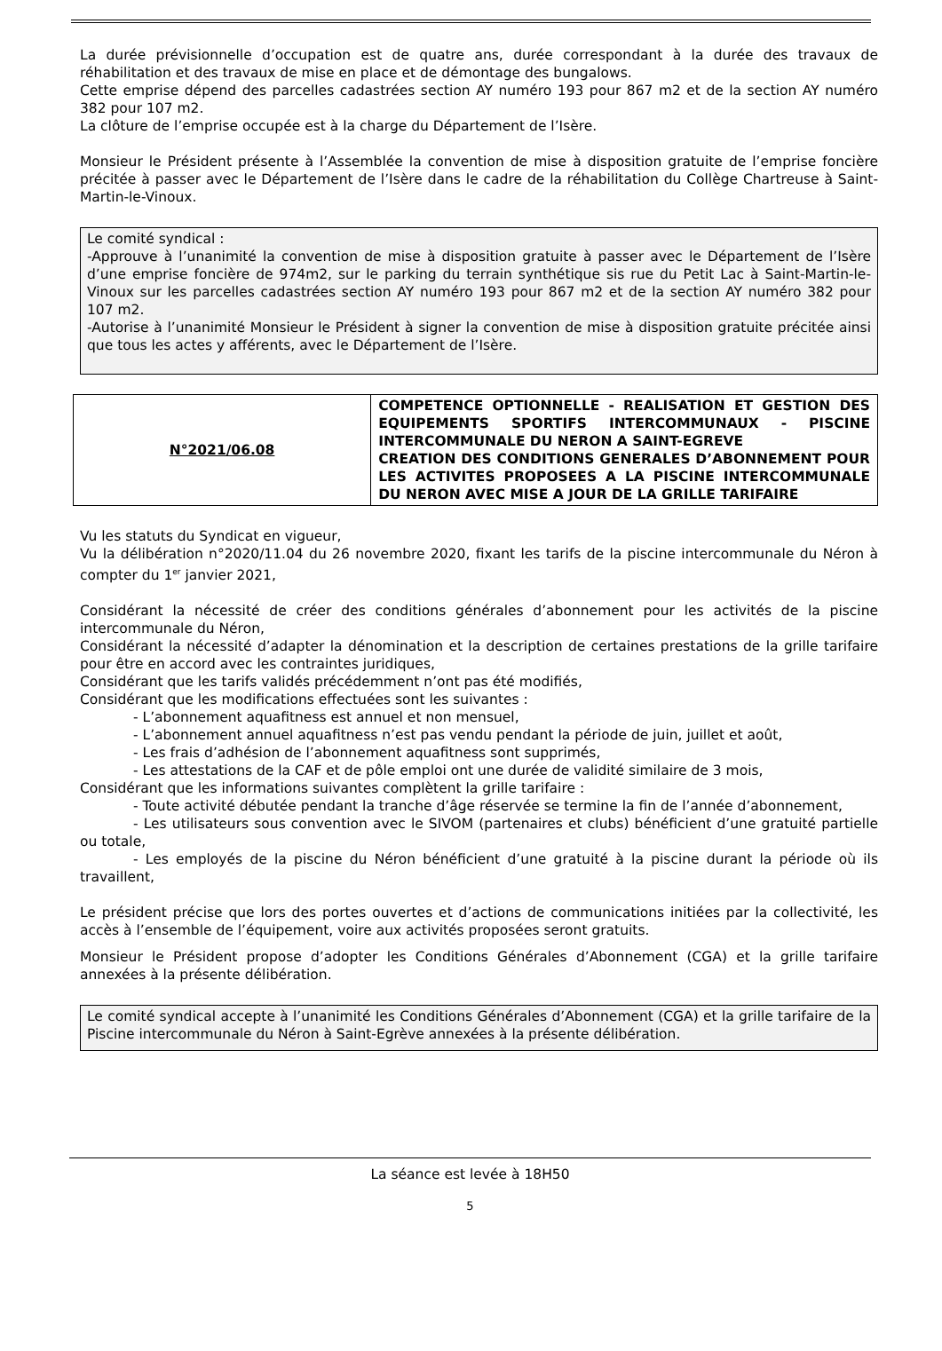La durée prévisionnelle d’occupation est de quatre ans, durée correspondant à la durée des travaux de réhabilitation et des travaux de mise en place et de démontage des bungalows.
Cette emprise dépend des parcelles cadastrées section AY numéro 193 pour 867 m2 et de la section AY numéro 382 pour 107 m2.
La clôture de l’emprise occupée est à la charge du Département de l’Isère.
Monsieur le Président présente à l’Assemblée la convention de mise à disposition gratuite de l’emprise foncière précitée à passer avec le Département de l’Isère dans le cadre de la réhabilitation du Collège Chartreuse à Saint-Martin-le-Vinoux.
Le comité syndical :
-Approuve à l’unanimité la convention de mise à disposition gratuite à passer avec le Département de l’Isère d’une emprise foncière de 974m2, sur le parking du terrain synthétique sis rue du Petit Lac à Saint-Martin-le-Vinoux sur les parcelles cadastrées section AY numéro 193 pour 867 m2 et de la section AY numéro 382 pour 107 m2.
-Autorise à l’unanimité Monsieur le Président à signer la convention de mise à disposition gratuite précitée ainsi que tous les actes y afférents, avec le Département de l’Isère.
| N°2021/06.08 | COMPETENCE OPTIONNELLE - REALISATION ET GESTION DES EQUIPEMENTS SPORTIFS INTERCOMMUNAUX - PISCINE INTERCOMMUNALE DU NERON A SAINT-EGREVE CREATION DES CONDITIONS GENERALES D’ABONNEMENT POUR LES ACTIVITES PROPOSEES A LA PISCINE INTERCOMMUNALE DU NERON AVEC MISE A JOUR DE LA GRILLE TARIFAIRE |
Vu les statuts du Syndicat en vigueur,
Vu la délibération n°2020/11.04 du 26 novembre 2020, fixant les tarifs de la piscine intercommunale du Néron à compter du 1<sup>er</sup> janvier 2021,
Considérant la nécessité de créer des conditions générales d’abonnement pour les activités de la piscine intercommunale du Néron,
Considérant la nécessité d’adapter la dénomination et la description de certaines prestations de la grille tarifaire pour être en accord avec les contraintes juridiques,
Considérant que les tarifs validés précédemment n’ont pas été modifiés,
Considérant que les modifications effectuées sont les suivantes :
- L’abonnement aquafitness est annuel et non mensuel,
- L’abonnement annuel aquafitness n’est pas vendu pendant la période de juin, juillet et août,
- Les frais d’adhésion de l’abonnement aquafitness sont supprimés,
- Les attestations de la CAF et de pôle emploi ont une durée de validité similaire de 3 mois,
Considérant que les informations suivantes complètent la grille tarifaire :
- Toute activité débutée pendant la tranche d’âge réservée se termine la fin de l’année d’abonnement,
- Les utilisateurs sous convention avec le SIVOM (partenaires et clubs) bénéficient d’une gratuité partielle ou totale,
- Les employés de la piscine du Néron bénéficient d’une gratuité à la piscine durant la période où ils travaillent,
Le président précise que lors des portes ouvertes et d’actions de communications initiées par la collectivité, les accès à l’ensemble de l’équipement, voire aux activités proposées seront gratuits.
Monsieur le Président propose d’adopter les Conditions Générales d’Abonnement (CGA) et la grille tarifaire annexées à la présente délibération.
Le comité syndical accepte à l’unanimité les Conditions Générales d’Abonnement (CGA) et la grille tarifaire de la Piscine intercommunale du Néron à Saint-Egrève annexées à la présente délibération.
La séance est levée à 18H50
5